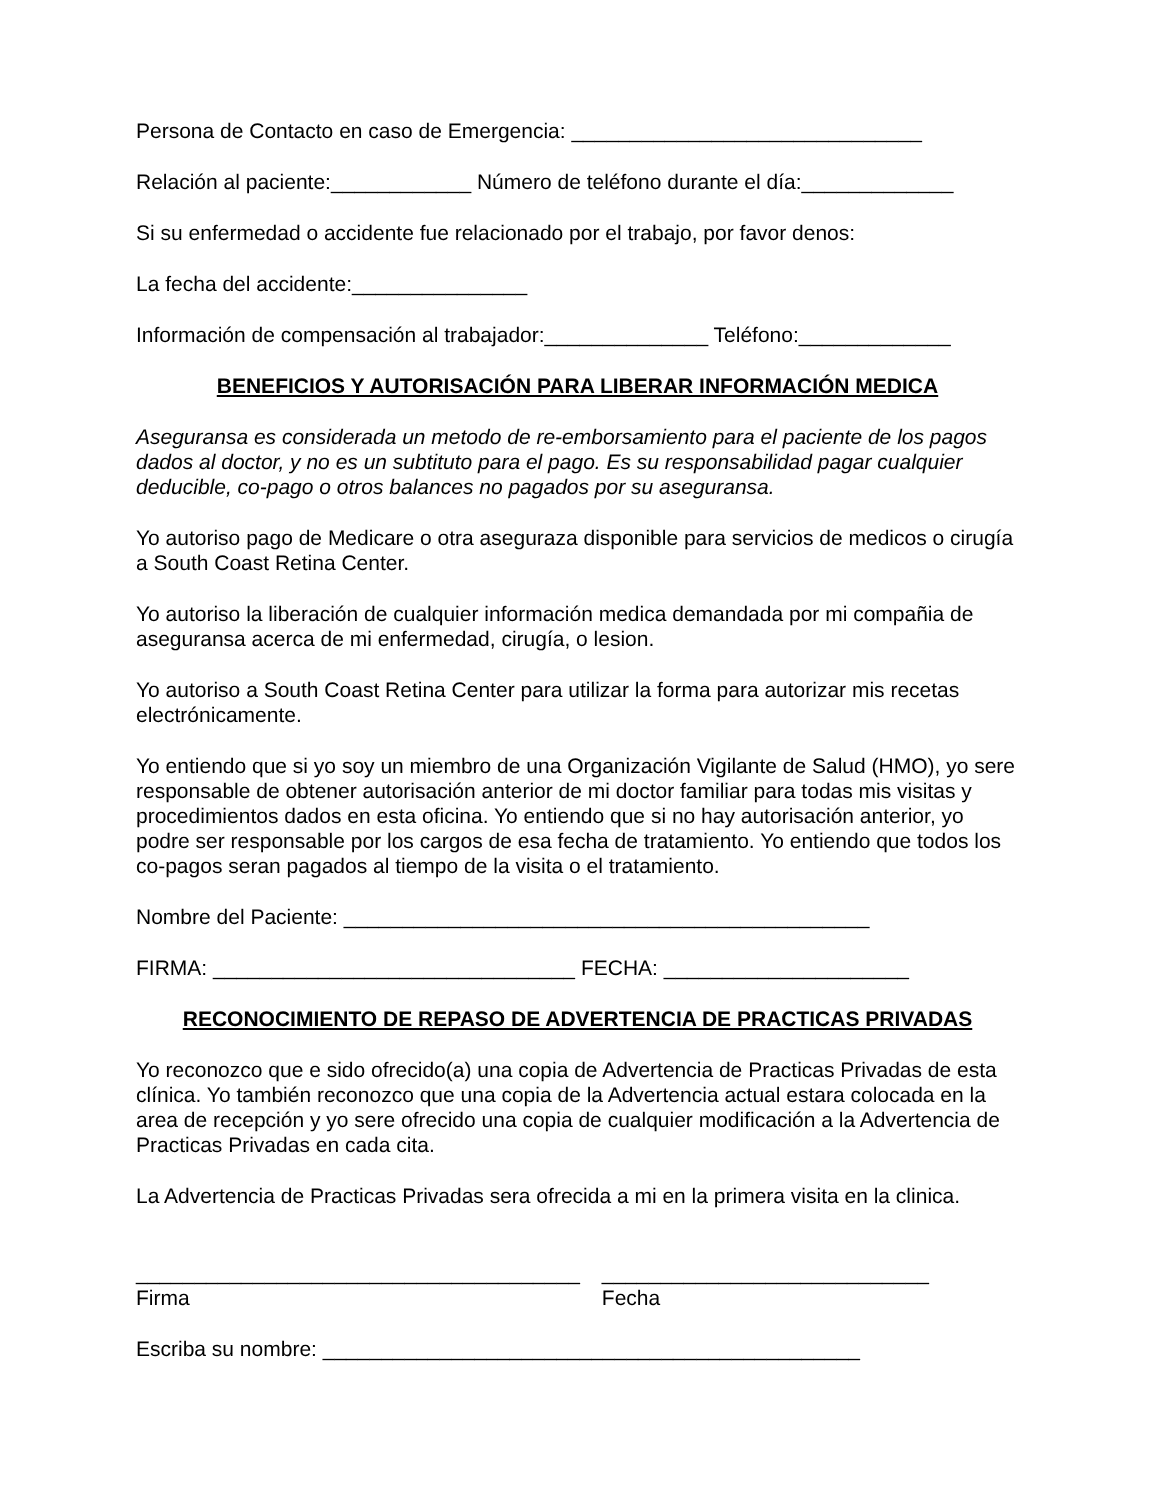Persona de Contacto en caso de Emergencia: ______________________________
Relación al paciente:____________ Número de teléfono durante el día:_____________
Si su enfermedad o accidente fue relacionado por el trabajo, por favor denos:
La fecha del accidente:_______________
Información de compensación al trabajador:______________ Teléfono:_____________
BENEFICIOS Y AUTORISACIÓN PARA LIBERAR INFORMACIÓN MEDICA
Aseguransa es considerada un metodo de re-emborsamiento para el paciente de los pagos dados al doctor, y no es un subtituto para el pago. Es su responsabilidad pagar cualquier deducible, co-pago o otros balances no pagados por su aseguransa.
Yo autoriso pago de Medicare o otra aseguraza disponible para servicios de medicos o cirugía a South Coast Retina Center.
Yo autoriso la liberación de cualquier información medica demandada por mi compañia de aseguransa acerca de mi enfermedad, cirugía, o lesion.
Yo autoriso a South Coast Retina Center para utilizar la forma para autorizar mis recetas electrónicamente.
Yo entiendo que si yo soy un miembro de una Organización Vigilante de Salud (HMO), yo sere responsable de obtener autorisación anterior de mi doctor familiar para todas mis visitas y procedimientos dados en esta oficina. Yo entiendo que si no hay autorisación anterior, yo podre ser responsable por los cargos de esa fecha de tratamiento. Yo entiendo que todos los co-pagos seran pagados al tiempo de la visita o el tratamiento.
Nombre del Paciente: _____________________________________________
FIRMA: _______________________________ FECHA: _____________________
RECONOCIMIENTO DE REPASO DE ADVERTENCIA DE PRACTICAS PRIVADAS
Yo reconozco que e sido ofrecido(a) una copia de Advertencia de Practicas Privadas de esta clínica. Yo también reconozco que una copia de la Advertencia actual estara colocada en la area de recepción y yo sere ofrecido una copia de cualquier modificación a la Advertencia de Practicas Privadas en cada cita.
La Advertencia de Practicas Privadas sera ofrecida a mi en la primera visita en la clinica.
______________________________________ Firma
____________________________ Fecha
Escriba su nombre: ______________________________________________